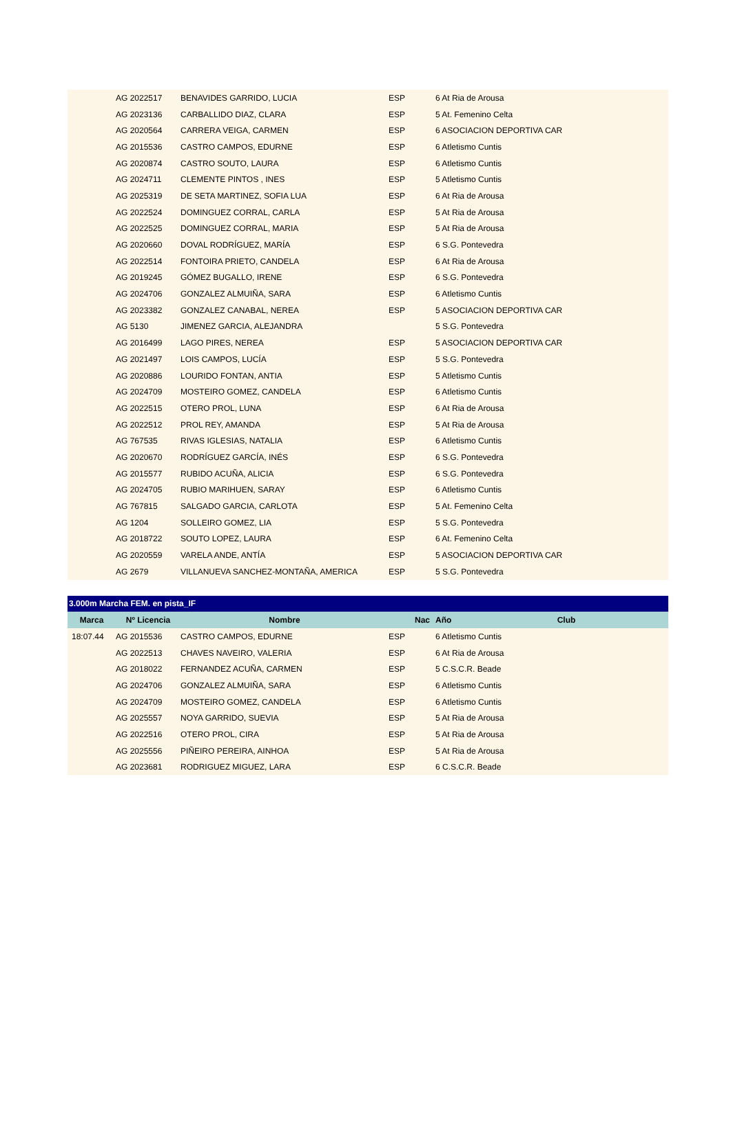| | AG 2022517 | BENAVIDES GARRIDO, LUCIA | ESP | 6 At Ria de Arousa |
| | AG 2023136 | CARBALLIDO DIAZ, CLARA | ESP | 5 At. Femenino Celta |
| | AG 2020564 | CARRERA VEIGA, CARMEN | ESP | 6 ASOCIACION DEPORTIVA CAR |
| | AG 2015536 | CASTRO CAMPOS, EDURNE | ESP | 6 Atletismo Cuntis |
| | AG 2020874 | CASTRO SOUTO, LAURA | ESP | 6 Atletismo Cuntis |
| | AG 2024711 | CLEMENTE PINTOS , INES | ESP | 5 Atletismo Cuntis |
| | AG 2025319 | DE SETA MARTINEZ, SOFIA LUA | ESP | 6 At Ria de Arousa |
| | AG 2022524 | DOMINGUEZ CORRAL, CARLA | ESP | 5 At Ria de Arousa |
| | AG 2022525 | DOMINGUEZ CORRAL, MARIA | ESP | 5 At Ria de Arousa |
| | AG 2020660 | DOVAL RODRÍGUEZ, MARÍA | ESP | 6 S.G. Pontevedra |
| | AG 2022514 | FONTOIRA PRIETO, CANDELA | ESP | 6 At Ria de Arousa |
| | AG 2019245 | GÓMEZ BUGALLO, IRENE | ESP | 6 S.G. Pontevedra |
| | AG 2024706 | GONZALEZ ALMUIÑA, SARA | ESP | 6 Atletismo Cuntis |
| | AG 2023382 | GONZALEZ CANABAL, NEREA | ESP | 5 ASOCIACION DEPORTIVA CAR |
| | AG 5130 | JIMENEZ GARCIA, ALEJANDRA | | 5 S.G. Pontevedra |
| | AG 2016499 | LAGO PIRES, NEREA | ESP | 5 ASOCIACION DEPORTIVA CAR |
| | AG 2021497 | LOIS CAMPOS, LUCÍA | ESP | 5 S.G. Pontevedra |
| | AG 2020886 | LOURIDO FONTAN, ANTIA | ESP | 5 Atletismo Cuntis |
| | AG 2024709 | MOSTEIRO GOMEZ, CANDELA | ESP | 6 Atletismo Cuntis |
| | AG 2022515 | OTERO PROL, LUNA | ESP | 6 At Ria de Arousa |
| | AG 2022512 | PROL REY, AMANDA | ESP | 5 At Ria de Arousa |
| | AG 767535 | RIVAS IGLESIAS, NATALIA | ESP | 6 Atletismo Cuntis |
| | AG 2020670 | RODRÍGUEZ GARCÍA, INÉS | ESP | 6 S.G. Pontevedra |
| | AG 2015577 | RUBIDO ACUÑA, ALICIA | ESP | 6 S.G. Pontevedra |
| | AG 2024705 | RUBIO MARIHUEN, SARAY | ESP | 6 Atletismo Cuntis |
| | AG 767815 | SALGADO GARCIA, CARLOTA | ESP | 5 At. Femenino Celta |
| | AG 1204 | SOLLEIRO GOMEZ, LIA | ESP | 5 S.G. Pontevedra |
| | AG 2018722 | SOUTO LOPEZ, LAURA | ESP | 6 At. Femenino Celta |
| | AG 2020559 | VARELA ANDE, ANTÍA | ESP | 5 ASOCIACION DEPORTIVA CAR |
| | AG 2679 | VILLANUEVA SANCHEZ-MONTAÑA, AMERICA | ESP | 5 S.G. Pontevedra |
| 3.000m Marcha FEM. en pista_IF | | | | |
| Marca | Nº Licencia | Nombre | Nac | Año Club |
| 18:07.44 | AG 2015536 | CASTRO CAMPOS, EDURNE | ESP | 6 Atletismo Cuntis |
| | AG 2022513 | CHAVES NAVEIRO, VALERIA | ESP | 6 At Ria de Arousa |
| | AG 2018022 | FERNANDEZ ACUÑA, CARMEN | ESP | 5 C.S.C.R. Beade |
| | AG 2024706 | GONZALEZ ALMUIÑA, SARA | ESP | 6 Atletismo Cuntis |
| | AG 2024709 | MOSTEIRO GOMEZ, CANDELA | ESP | 6 Atletismo Cuntis |
| | AG 2025557 | NOYA GARRIDO, SUEVIA | ESP | 5 At Ria de Arousa |
| | AG 2022516 | OTERO PROL, CIRA | ESP | 5 At Ria de Arousa |
| | AG 2025556 | PIÑEIRO PEREIRA, AINHOA | ESP | 5 At Ria de Arousa |
| | AG 2023681 | RODRIGUEZ MIGUEZ, LARA | ESP | 6 C.S.C.R. Beade |